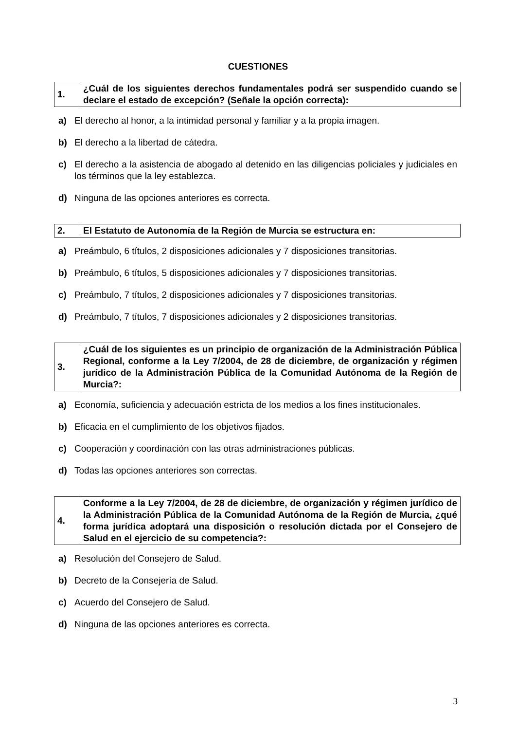CUESTIONES
| 1. | ¿Cuál de los siguientes derechos fundamentales podrá ser suspendido cuando se declare el estado de excepción? (Señale la opción correcta): |
a) El derecho al honor, a la intimidad personal y familiar y a la propia imagen.
b) El derecho a la libertad de cátedra.
c) El derecho a la asistencia de abogado al detenido en las diligencias policiales y judiciales en los términos que la ley establezca.
d) Ninguna de las opciones anteriores es correcta.
| 2. | El Estatuto de Autonomía de la Región de Murcia se estructura en: |
a) Preámbulo, 6 títulos, 2 disposiciones adicionales y 7 disposiciones transitorias.
b) Preámbulo, 6 títulos, 5 disposiciones adicionales y 7 disposiciones transitorias.
c) Preámbulo, 7 títulos, 2 disposiciones adicionales y 7 disposiciones transitorias.
d) Preámbulo, 7 títulos, 7 disposiciones adicionales y 2 disposiciones transitorias.
| 3. | ¿Cuál de los siguientes es un principio de organización de la Administración Pública Regional, conforme a la Ley 7/2004, de 28 de diciembre, de organización y régimen jurídico de la Administración Pública de la Comunidad Autónoma de la Región de Murcia?: |
a) Economía, suficiencia y adecuación estricta de los medios a los fines institucionales.
b) Eficacia en el cumplimiento de los objetivos fijados.
c) Cooperación y coordinación con las otras administraciones públicas.
d) Todas las opciones anteriores son correctas.
| 4. | Conforme a la Ley 7/2004, de 28 de diciembre, de organización y régimen jurídico de la Administración Pública de la Comunidad Autónoma de la Región de Murcia, ¿qué forma jurídica adoptará una disposición o resolución dictada por el Consejero de Salud en el ejercicio de su competencia?: |
a) Resolución del Consejero de Salud.
b) Decreto de la Consejería de Salud.
c) Acuerdo del Consejero de Salud.
d) Ninguna de las opciones anteriores es correcta.
3